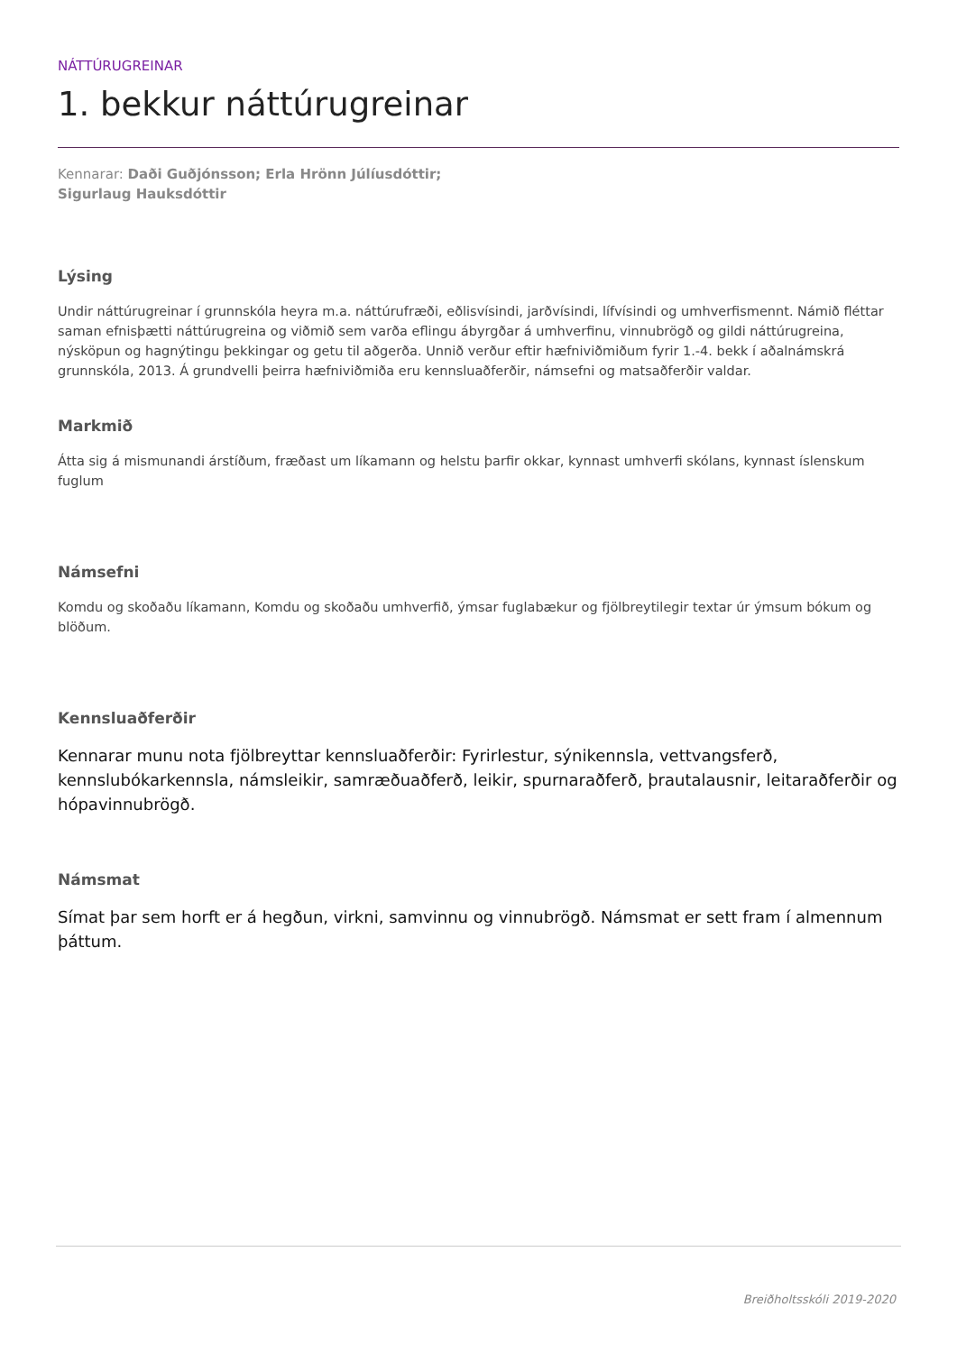NÁTTÚRUGREINAR
1. bekkur náttúrugreinar
Kennarar: Daði Guðjónsson; Erla Hrönn Júlíusdóttir;
Sigurlaug Hauksdóttir
Lýsing
Undir náttúrugreinar í grunnskóla heyra m.a. náttúrufræði, eðlisvísindi, jarðvísindi, lífvísindi og umhverfismennt. Námið fléttar saman efnisþætti náttúrugreina og viðmið sem varða eflingu ábyrgðar á umhverfinu, vinnubrögð og gildi náttúrugreina, nýsköpun og hagnýtingu þekkingar og getu til aðgerða. Unnið verður eftir hæfniviðmiðum fyrir 1.-4. bekk í aðalnámskrá grunnskóla, 2013. Á grundvelli þeirra hæfniviðmiða eru kennsluaðferðir, námsefni og matsaðferðir valdar.
Markmið
Átta sig á mismunandi árstíðum, fræðast um líkamann og helstu þarfir okkar, kynnast umhverfi skólans, kynnast íslenskum fuglum
Námsefni
Komdu og skoðaðu líkamann, Komdu og skoðaðu umhverfið, ýmsar fuglabækur og fjölbreytilegir textar úr ýmsum bókum og blöðum.
Kennsluaðferðir
Kennarar munu nota fjölbreyttar kennsluaðferðir: Fyrirlestur, sýnikennsla, vettvangsferð, kennslubókarkennsla, námsleikir, samræðuaðferð, leikir, spurnaraðferð, þrautalausnir, leitaraðferðir og hópavinnubrögð.
Námsmat
Símat þar sem horft er á hegðun, virkni, samvinnu og vinnubrögð. Námsmat er sett fram í almennum þáttum.
Breiðholtsskóli 2019-2020